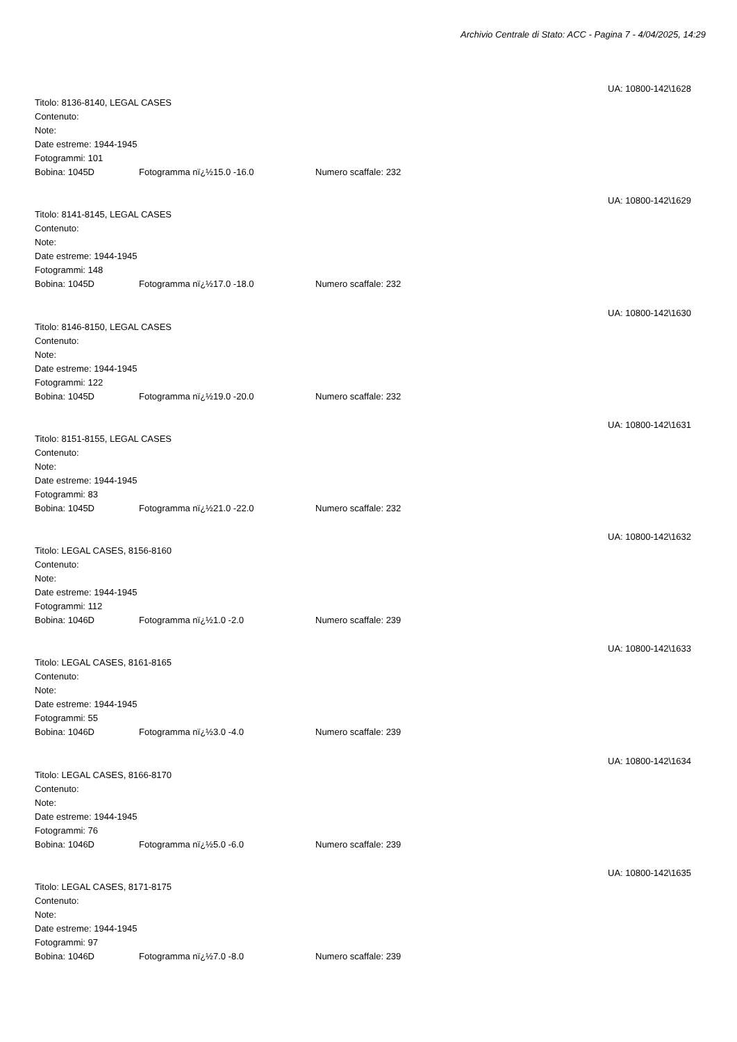Archivio Centrale di Stato: ACC - Pagina 7 - 4/04/2025, 14:29
UA: 10800-142\1628
Titolo: 8136-8140, LEGAL CASES
Contenuto:
Note:
Date estreme: 1944-1945
Fotogrammi: 101
Bobina: 1045D Fotogramma nï¿½15.0 -16.0 Numero scaffale: 232
UA: 10800-142\1629
Titolo: 8141-8145, LEGAL CASES
Contenuto:
Note:
Date estreme: 1944-1945
Fotogrammi: 148
Bobina: 1045D Fotogramma nï¿½17.0 -18.0 Numero scaffale: 232
UA: 10800-142\1630
Titolo: 8146-8150, LEGAL CASES
Contenuto:
Note:
Date estreme: 1944-1945
Fotogrammi: 122
Bobina: 1045D Fotogramma nï¿½19.0 -20.0 Numero scaffale: 232
UA: 10800-142\1631
Titolo: 8151-8155, LEGAL CASES
Contenuto:
Note:
Date estreme: 1944-1945
Fotogrammi: 83
Bobina: 1045D Fotogramma nï¿½21.0 -22.0 Numero scaffale: 232
UA: 10800-142\1632
Titolo: LEGAL CASES, 8156-8160
Contenuto:
Note:
Date estreme: 1944-1945
Fotogrammi: 112
Bobina: 1046D Fotogramma nï¿½1.0 -2.0 Numero scaffale: 239
UA: 10800-142\1633
Titolo: LEGAL CASES, 8161-8165
Contenuto:
Note:
Date estreme: 1944-1945
Fotogrammi: 55
Bobina: 1046D Fotogramma nï¿½3.0 -4.0 Numero scaffale: 239
UA: 10800-142\1634
Titolo: LEGAL CASES, 8166-8170
Contenuto:
Note:
Date estreme: 1944-1945
Fotogrammi: 76
Bobina: 1046D Fotogramma nï¿½5.0 -6.0 Numero scaffale: 239
UA: 10800-142\1635
Titolo: LEGAL CASES, 8171-8175
Contenuto:
Note:
Date estreme: 1944-1945
Fotogrammi: 97
Bobina: 1046D Fotogramma nï¿½7.0 -8.0 Numero scaffale: 239